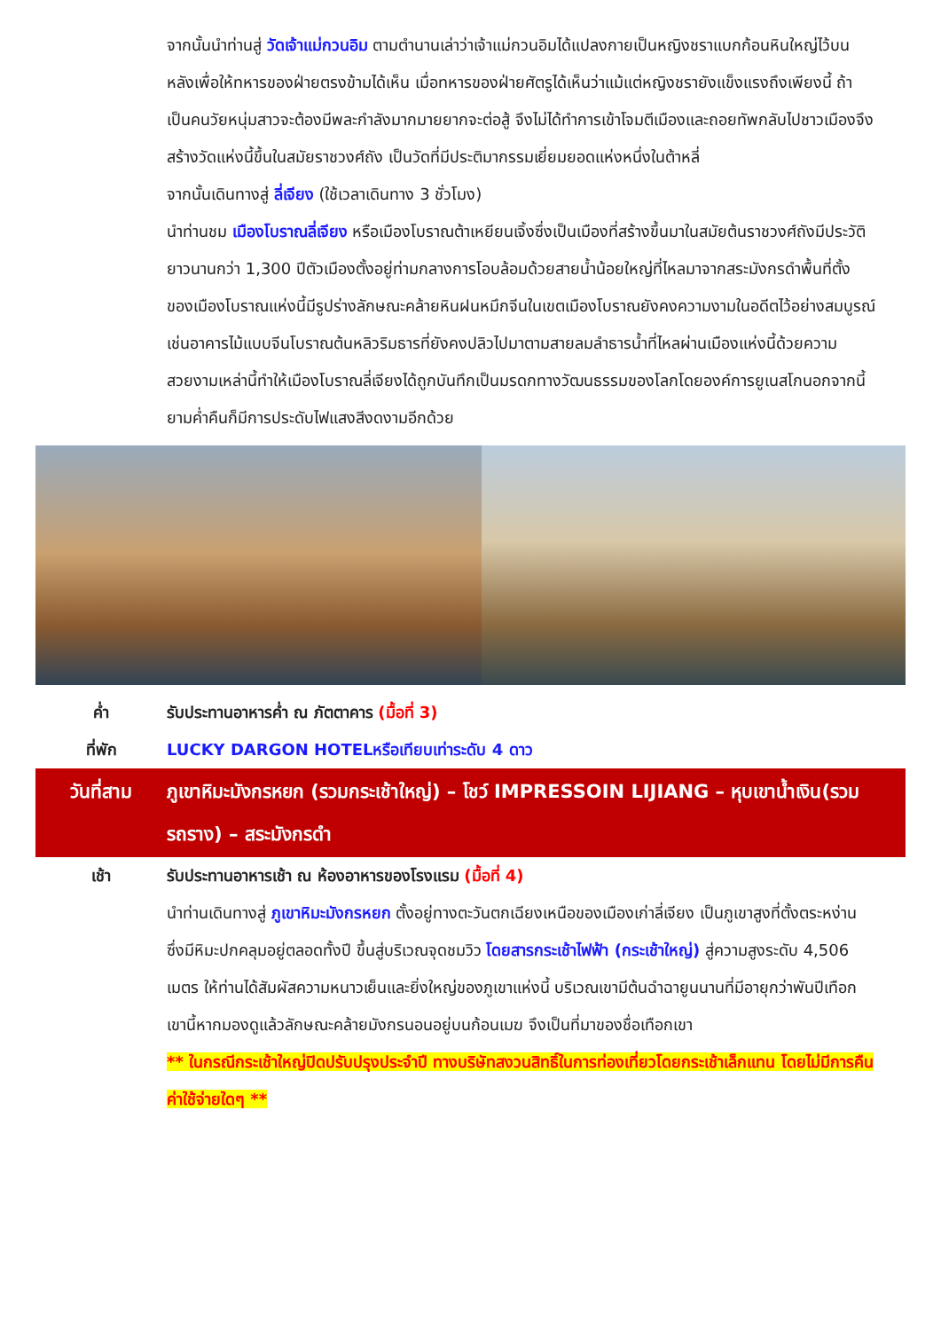จากนั้นนำท่านสู่ วัดเจ้าแม่กวนอิม ตามตำนานเล่าว่าเจ้าแม่กวนอิมได้แปลงกายเป็นหญิงชราแบกก้อนหินใหญ่ไว้บนหลังเพื่อให้ทหารของฝ่ายตรงข้ามได้เห็น เมื่อทหารของฝ่ายศัตรูได้เห็นว่าแม้แต่หญิงชรายังแข็งแรงถึงเพียงนี้ ถ้าเป็นคนวัยหนุ่มสาวจะต้องมีพละกำลังมากมายยากจะต่อสู้ จึงไม่ได้ทำการเข้าโจมตีเมืองและถอยทัพกลับไปชาวเมืองจึงสร้างวัดแห่งนี้ขึ้นในสมัยราชวงศ์ถัง เป็นวัดที่มีประติมากรรมเยี่ยมยอดแห่งหนึ่งในต้าหลี่
จากนั้นเดินทางสู่ ลี่เจียง (ใช้เวลาเดินทาง 3 ชั่วโมง)
นำท่านชม เมืองโบราณลี่เจียง หรือเมืองโบราณต้าเหยียนเจิ้งซึ่งเป็นเมืองที่สร้างขึ้นมาในสมัยต้นราชวงศ์ถังมีประวัติยาวนานกว่า 1,300 ปีตัวเมืองตั้งอยู่ท่ามกลางการโอบล้อมด้วยสายน้ำน้อยใหญ่ที่ไหลมาจากสระมังกรดำพื้นที่ตั้งของเมืองโบราณแห่งนี้มีรูปร่างลักษณะคล้ายหินฝนหมึกจีนในเขตเมืองโบราณยังคงความงามในอดีตไว้อย่างสมบูรณ์เช่นอาคารไม้แบบจีนโบราณต้นหลิวริมธารที่ยังคงปลิวไปมาตามสายลมลำธารน้ำที่ไหลผ่านเมืองแห่งนี้ด้วยความสวยงามเหล่านี้ทำให้เมืองโบราณลี่เจียงได้ถูกบันทึกเป็นมรดกทางวัฒนธรรมของโลกโดยองค์การยูเนสโกนอกจากนี้ยามค่ำคืนก็มีการประดับไฟแสงสีงดงามอีกด้วย
ค่ำ รับประทานอาหารค่ำ ณ ภัตตาคาร (มื้อที่ 3)
ที่พัก LUCKY DARGON HOTELหรือเทียบเท่าระดับ 4 ดาว
วันที่สาม ภูเขาหิมะมังกรหยก (รวมกระเช้าใหญ่) – โชว์ IMPRESSOIN LIJIANG – หุบเขาน้ำเงิน(รวมรถราง) – สระมังกรดำ
เช้า รับประทานอาหารเช้า ณ ห้องอาหารของโรงแรม (มื้อที่ 4)
นำท่านเดินทางสู่ ภูเขาหิมะมังกรหยก ตั้งอยู่ทางตะวันตกเฉียงเหนือของเมืองเก่าลี่เจียง เป็นภูเขาสูงที่ตั้งตระหง่าน ซึ่งมีหิมะปกคลุมอยู่ตลอดทั้งปี ขึ้นสู่บริเวณจุดชมวิว โดยสารกระเช้าไฟฟ้า (กระเช้าใหญ่) สู่ความสูงระดับ 4,506 เมตร ให้ท่านได้สัมผัสความหนาวเย็นและยิ่งใหญ่ของภูเขาแห่งนี้ บริเวณเขามีต้นฉำฉายูนนานที่มีอายุกว่าพันปีเทือกเขานี้หากมองดูแล้วลักษณะคล้ายมังกรนอนอยู่บนก้อนเมฆ จึงเป็นที่มาของชื่อเทือกเขา
** ในกรณีกระเช้าใหญ่ปิดปรับปรุงประจำปี ทางบริษัทสงวนสิทธิ์ในการท่องเที่ยวโดยกระเช้าเล็กแทน โดยไม่มีการคืนค่าใช้จ่ายใดๆ **